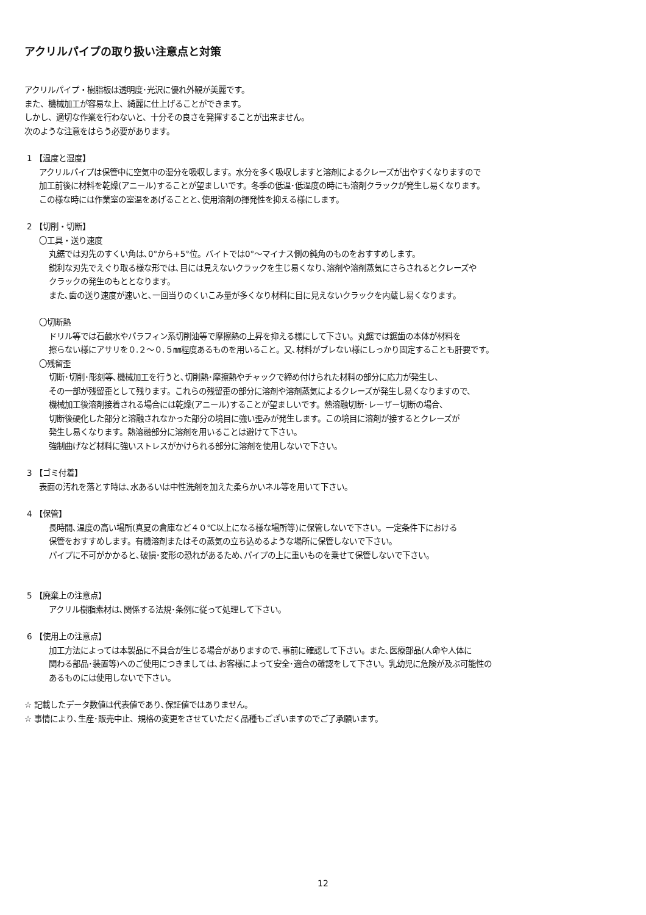アクリルパイプの取り扱い注意点と対策
アクリルパイプ・樹脂板は透明度･光沢に優れ外観が美麗です。
また、機械加工が容易な上、綺麗に仕上げることができます。
しかし、適切な作業を行わないと、十分その良さを発揮することが出来ません。
次のような注意をはらう必要があります。
1 【温度と湿度】
アクリルパイプは保管中に空気中の湿分を吸収します。水分を多く吸収しますと溶剤によるクレーズが出やすくなりますので
加工前後に材料を乾燥(アニール)することが望ましいです。冬季の低温･低湿度の時にも溶剤クラックが発生し易くなります。
この様な時には作業室の室温をあげることと､使用溶剤の揮発性を抑える様にします。
2 【切削・切断】
〇工具・送り速度
丸鋸では刃先のすくい角は､0°から+5°位。バイトでは0°～マイナス側の鈍角のものをおすすめします。
鋭利な刃先でえぐり取る様な形では､目には見えないクラックを生じ易くなり､溶剤や溶剤蒸気にさらされるとクレーズや
クラックの発生のもととなります。
また､歯の送り速度が速いと､一回当りのくいこみ量が多くなり材料に目に見えないクラックを内蔵し易くなります。
〇切断熱
ドリル等では石鹸水やパラフィン系切削油等で摩擦熱の上昇を抑える様にして下さい。丸鋸では鋸歯の本体が材料を
擦らない様にアサリを０.２～０.５㎜程度あるものを用いること。又､材料がブレない様にしっかり固定することも肝要です。
〇残留歪
切断･切削･彫刻等､機械加工を行うと､切削熱･摩擦熱やチャックで締め付けられた材料の部分に応力が発生し、
その一部が残留歪として残ります。これらの残留歪の部分に溶剤や溶剤蒸気によるクレーズが発生し易くなりますので、
機械加工後溶剤接着される場合には乾燥(アニール)することが望ましいです。熱溶融切断･レーザー切断の場合、
切断後硬化した部分と溶融されなかった部分の境目に強い歪みが発生します。この境目に溶剤が接するとクレーズが
発生し易くなります。熱溶融部分に溶剤を用いることは避けて下さい。
強制曲げなど材料に強いストレスがかけられる部分に溶剤を使用しないで下さい。
3 【ゴミ付着】
表面の汚れを落とす時は､水あるいは中性洗剤を加えた柔らかいネル等を用いて下さい。
4 【保管】
長時間､温度の高い場所(真夏の倉庫など４０℃以上になる様な場所等)に保管しないで下さい。一定条件下における
保管をおすすめします。有機溶剤またはその蒸気の立ち込めるような場所に保管しないで下さい。
パイプに不可がかかると､破損･変形の恐れがあるため､パイプの上に重いものを乗せて保管しないで下さい。
5 【廃棄上の注意点】
アクリル樹脂素材は､関係する法規･条例に従って処理して下さい。
6 【使用上の注意点】
加工方法によっては本製品に不具合が生じる場合がありますので､事前に確認して下さい。また､医療部品(人命や人体に
関わる部品･装置等)へのご使用につきましては､お客様によって安全･適合の確認をして下さい。乳幼児に危険が及ぶ可能性の
あるものには使用しないで下さい。
☆ 記載したデータ数値は代表値であり､保証値ではありません。
☆ 事情により､生産･販売中止、規格の変更をさせていただく品種もございますのでご了承願います。
12